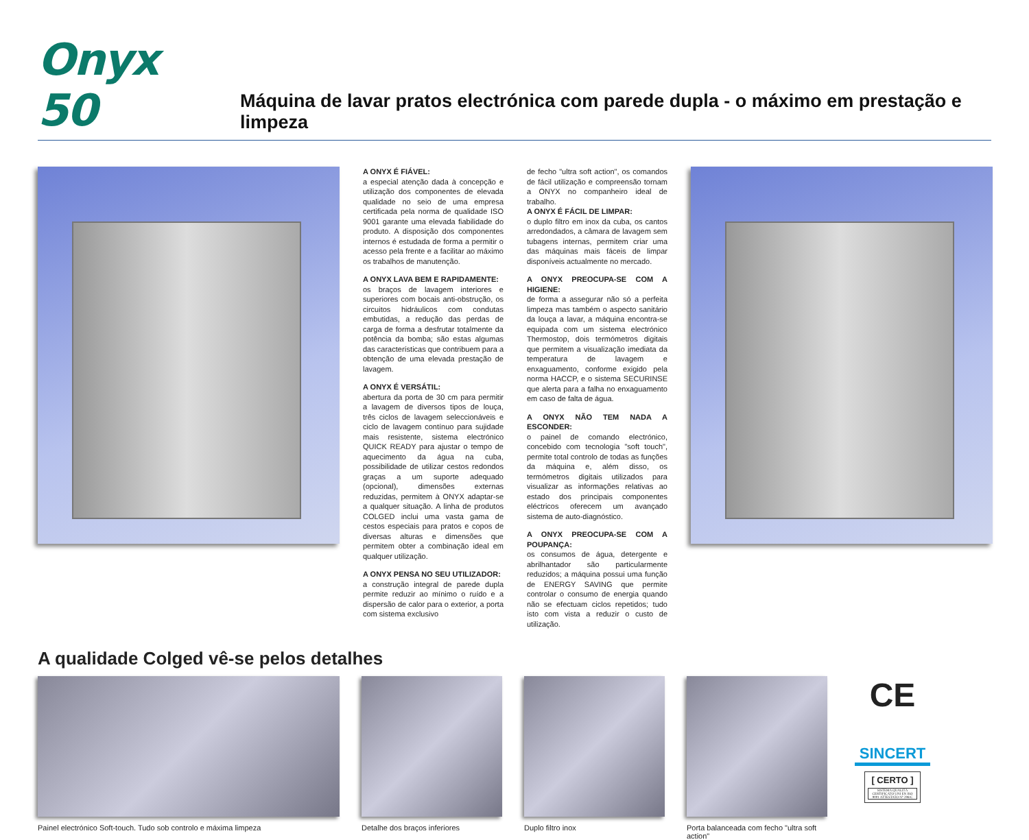Onyx 50
Máquina de lavar pratos electrónica com parede dupla - o máximo em prestação e limpeza
A ONYX É FIÁVEL:
a especial atenção dada à concepção e utilização dos componentes de elevada qualidade no seio de uma empresa certificada pela norma de qualidade ISO 9001 garante uma elevada fiabilidade do produto. A disposição dos componentes internos é estudada de forma a permitir o acesso pela frente e a facilitar ao máximo os trabalhos de manutenção.
A ONYX LAVA BEM E RAPIDAMENTE:
os braços de lavagem interiores e superiores com bocais anti-obstrução, os circuitos hidráulicos com condutas embutidas, a redução das perdas de carga de forma a desfrutar totalmente da potência da bomba; são estas algumas das características que contribuem para a obtenção de uma elevada prestação de lavagem.
A ONYX É VERSÁTIL:
abertura da porta de 30 cm para permitir a lavagem de diversos tipos de louça, três ciclos de lavagem seleccionáveis e ciclo de lavagem contínuo para sujidade mais resistente, sistema electrónico QUICK READY para ajustar o tempo de aquecimento da água na cuba, possibilidade de utilizar cestos redondos graças a um suporte adequado (opcional), dimensões externas reduzidas, permitem à ONYX adaptar-se a qualquer situação. A linha de produtos COLGED inclui uma vasta gama de cestos especiais para pratos e copos de diversas alturas e dimensões que permitem obter a combinação ideal em qualquer utilização.
A ONYX PENSA NO SEU UTILIZADOR:
a construção integral de parede dupla permite reduzir ao mínimo o ruído e a dispersão de calor para o exterior, a porta com sistema exclusivo
de fecho "ultra soft action", os comandos de fácil utilização e compreensão tornam a ONYX no companheiro ideal de trabalho.
A ONYX É FÁCIL DE LIMPAR:
o duplo filtro em inox da cuba, os cantos arredondados, a câmara de lavagem sem tubagens internas, permitem criar uma das máquinas mais fáceis de limpar disponíveis actualmente no mercado.
A ONYX PREOCUPA-SE COM A HIGIENE:
de forma a assegurar não só a perfeita limpeza mas também o aspecto sanitário da louça a lavar, a máquina encontra-se equipada com um sistema electrónico Thermostop, dois termómetros digitais que permitem a visualização imediata da temperatura de lavagem e enxaguamento, conforme exigido pela norma HACCP, e o sistema SECURINSE que alerta para a falha no enxaguamento em caso de falta de água.
A ONYX NÃO TEM NADA A ESCONDER:
o painel de comando electrónico, concebido com tecnologia "soft touch", permite total controlo de todas as funções da máquina e, além disso, os termómetros digitais utilizados para visualizar as informações relativas ao estado dos principais componentes eléctricos oferecem um avançado sistema de auto-diagnóstico.
A ONYX PREOCUPA-SE COM A POUPANÇA:
os consumos de água, detergente e abrilhantador são particularmente reduzidos; a máquina possui uma função de ENERGY SAVING que permite controlar o consumo de energia quando não se efectuam ciclos repetidos; tudo isto com vista a reduzir o custo de utilização.
A qualidade Colged vê-se pelos detalhes
Painel electrónico Soft-touch. Tudo sob controlo e máxima limpeza
Detalhe dos braços inferiores
Duplo filtro inox Porta balanceada com fecho "ultra soft action"
CE
SINCERT
[ CERTO ]
SISTEMA QUALITÀ CERTIFICATO UNI EN ISO 9001 ATTESTATO N° 298/C